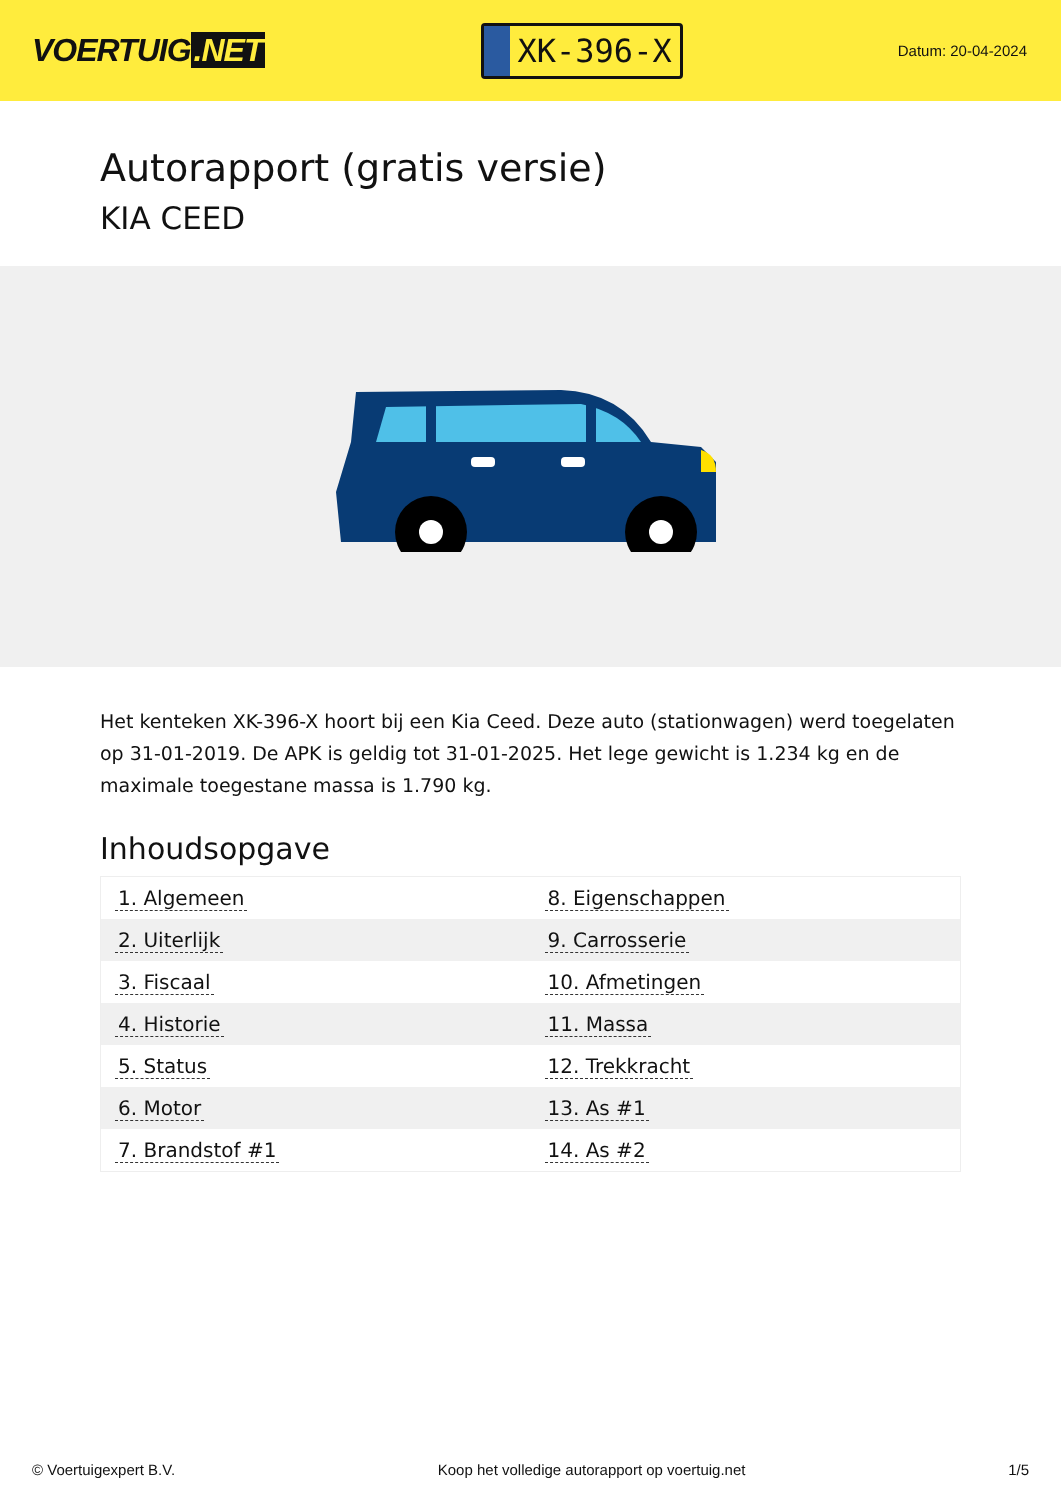VOERTUIG.NET
XK-396-X
Datum: 20-04-2024
Autorapport (gratis versie)
KIA CEED
Het kenteken XK-396-X hoort bij een Kia Ceed. Deze auto (stationwagen) werd toegelaten op 31-01-2019. De APK is geldig tot 31-01-2025. Het lege gewicht is 1.234 kg en de maximale toegestane massa is 1.790 kg.
Inhoudsopgave
| 1. Algemeen | 8. Eigenschappen |
| 2. Uiterlijk | 9. Carrosserie |
| 3. Fiscaal | 10. Afmetingen |
| 4. Historie | 11. Massa |
| 5. Status | 12. Trekkracht |
| 6. Motor | 13. As #1 |
| 7. Brandstof #1 | 14. As #2 |
© Voertuigexpert B.V. Koop het volledige autorapport op voertuig.net
1/5